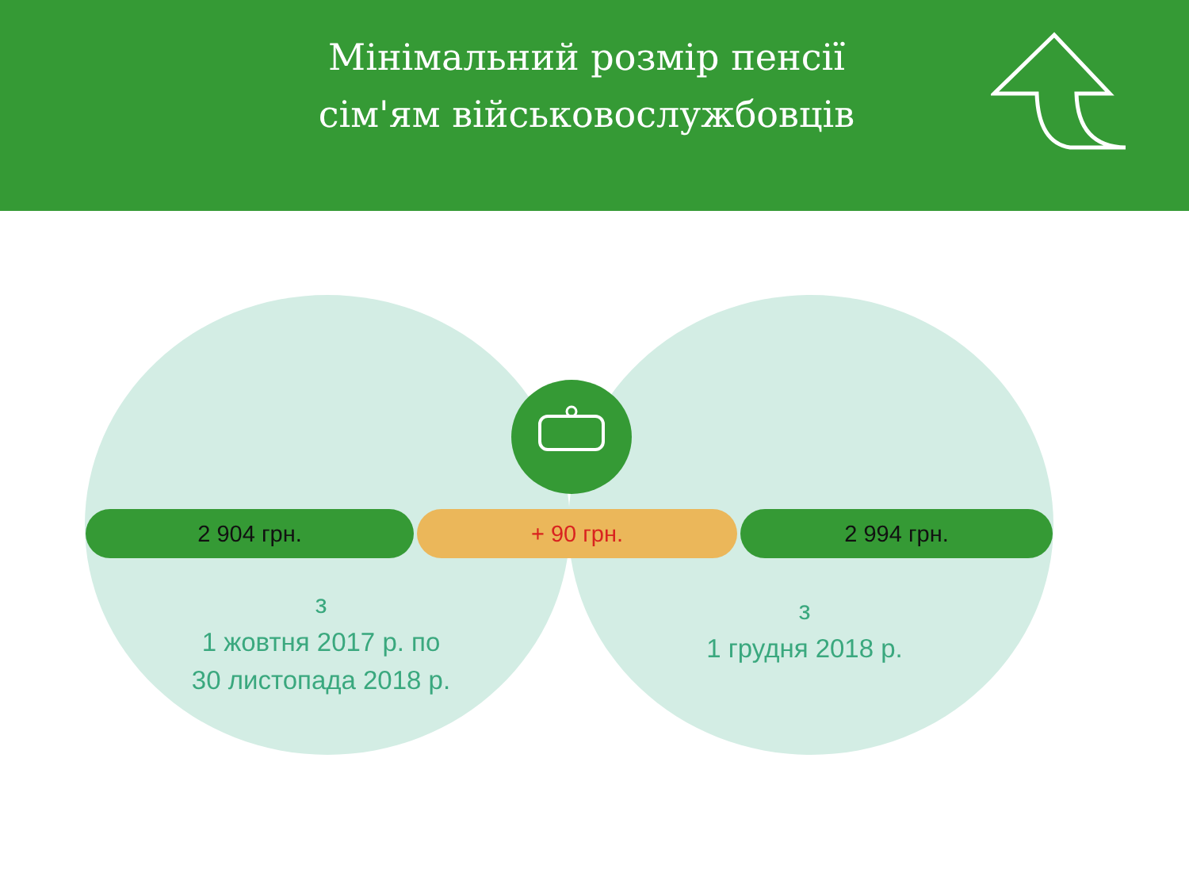Мінімальний розмір пенсії
сім'ям військовослужбовців
2 904 грн. + 90 грн. 2 994 грн.
з
1 жовтня 2017 р. по
30 листопада 2018 р.
з
1 грудня 2018 р.